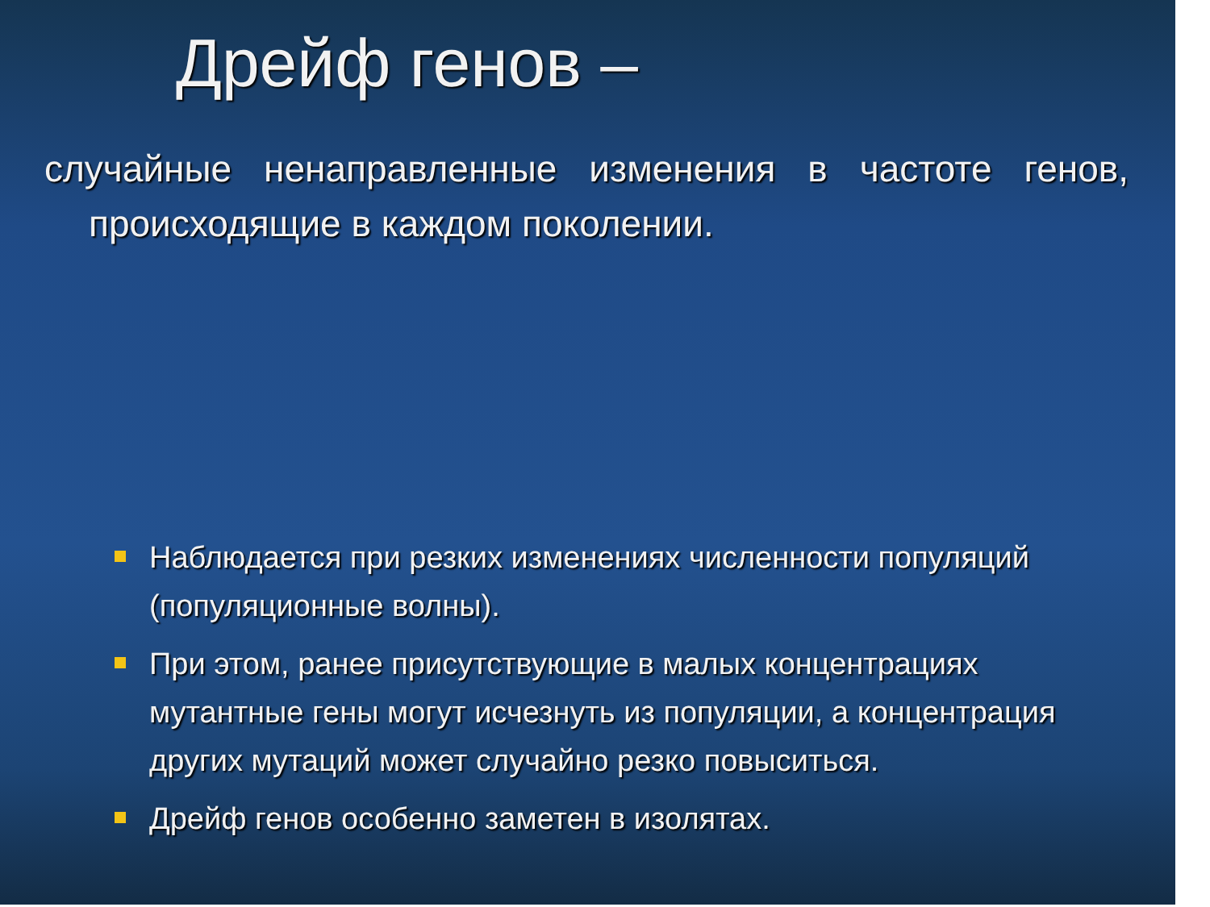Дрейф генов –
случайные ненаправленные изменения в частоте генов, происходящие в каждом поколении.
Наблюдается при резких изменениях численности популяций (популяционные волны).
При этом, ранее присутствующие в малых концентрациях мутантные гены могут исчезнуть из популяции, а концентрация других мутаций может случайно резко повыситься.
Дрейф генов особенно заметен в изолятах.